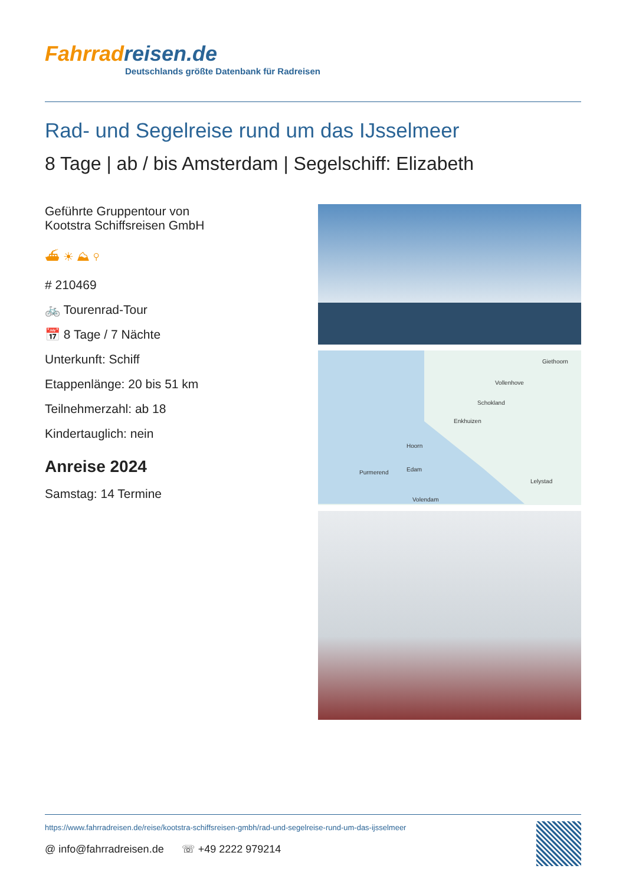Fahrradreisen.de
Deutschlands größte Datenbank für Radreisen
Rad- und Segelreise rund um das IJsselmeer
8 Tage | ab / bis Amsterdam | Segelschiff: Elizabeth
Geführte Gruppentour von
Kootstra Schiffsreisen GmbH
⛴ ☀ ⛰ ⚲
# 210469
🚲 Tourenrad-Tour
📅 8 Tage / 7 Nächte
Unterkunft: Schiff
Etappenlänge: 20 bis 51 km
Teilnehmerzahl: ab 18
Kindertauglich: nein
Anreise 2024
Samstag: 14 Termine
Giethoorn
Vollenhove
Schokland
Enkhuizen
Hoorn
Purmerend
Edam
Lelystad
Volendam
https://www.fahrradreisen.de/reise/kootstra-schiffsreisen-gmbh/rad-und-segelreise-rund-um-das-ijsselmeer
@ info@fahrradreisen.de ☏ +49 2222 979214